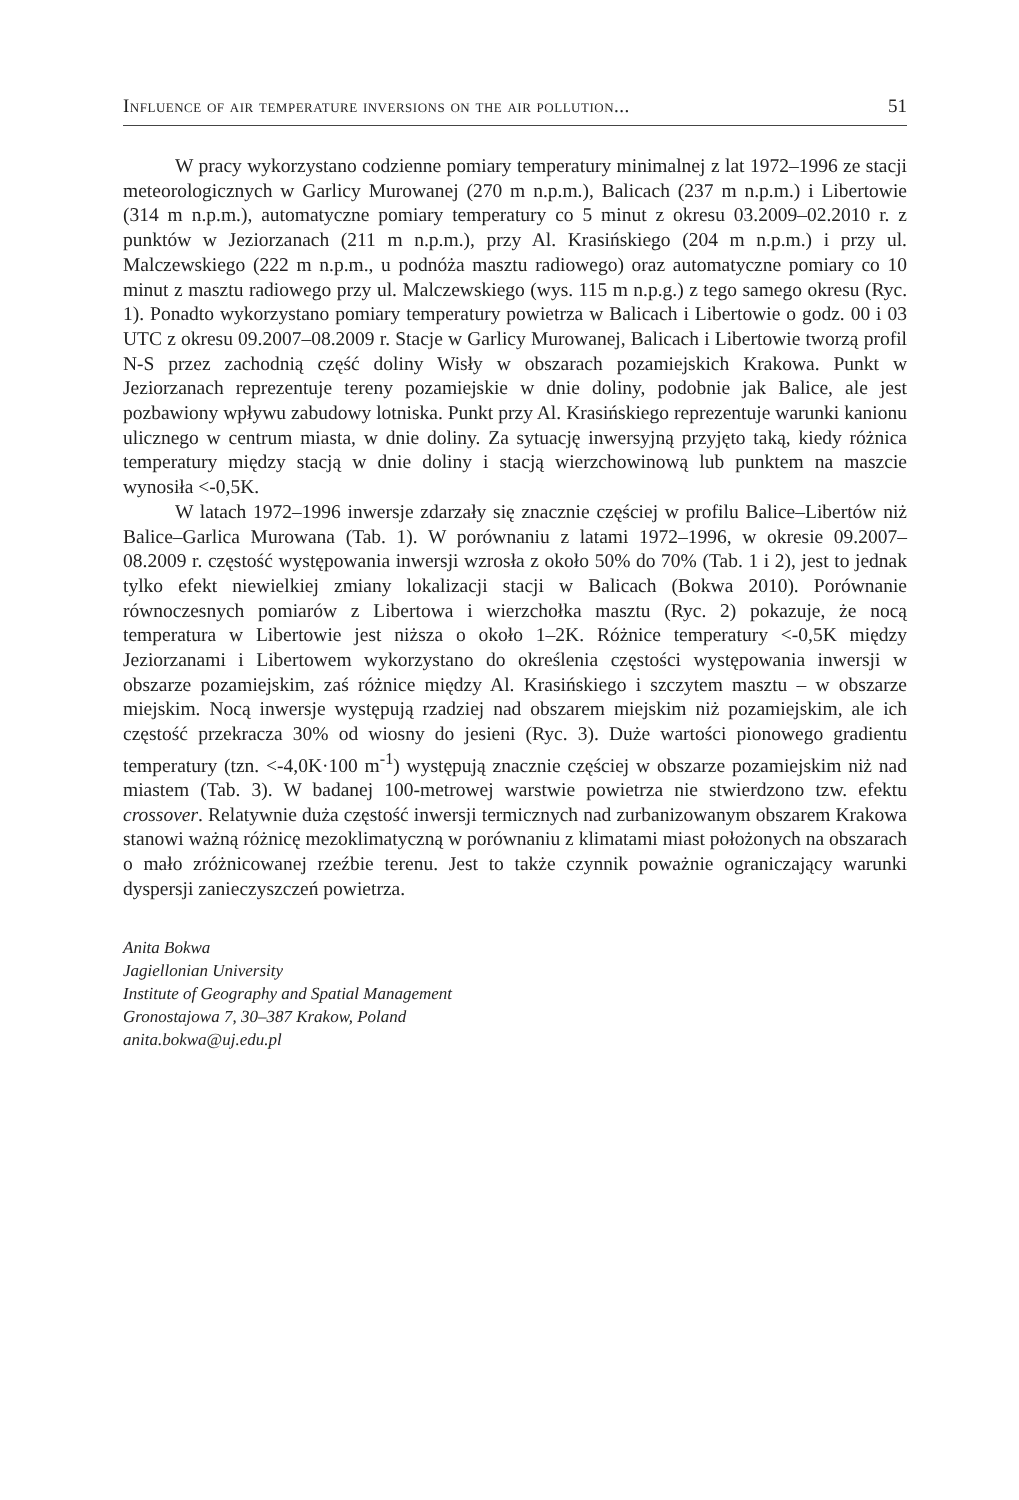Influence of air temperature inversions on the air pollution... 51
W pracy wykorzystano codzienne pomiary temperatury minimalnej z lat 1972–1996 ze stacji meteorologicznych w Garlicy Murowanej (270 m n.p.m.), Balicach (237 m n.p.m.) i Libertowie (314 m n.p.m.), automatyczne pomiary temperatury co 5 minut z okresu 03.2009–02.2010 r. z punktów w Jeziorzanach (211 m n.p.m.), przy Al. Krasińskiego (204 m n.p.m.) i przy ul. Malczewskiego (222 m n.p.m., u podnóża masztu radiowego) oraz automatyczne pomiary co 10 minut z masztu radiowego przy ul. Malczewskiego (wys. 115 m n.p.g.) z tego samego okresu (Ryc. 1). Ponadto wykorzystano pomiary temperatury powietrza w Balicach i Libertowie o godz. 00 i 03 UTC z okresu 09.2007–08.2009 r. Stacje w Garlicy Murowanej, Balicach i Libertowie tworzą profil N-S przez zachodnią część doliny Wisły w obszarach pozamiejskich Krakowa. Punkt w Jeziorzanach reprezentuje tereny pozamiejskie w dnie doliny, podobnie jak Balice, ale jest pozbawiony wpływu zabudowy lotniska. Punkt przy Al. Krasińskiego reprezentuje warunki kanionu ulicznego w centrum miasta, w dnie doliny. Za sytuację inwersyjną przyjęto taką, kiedy różnica temperatury między stacją w dnie doliny i stacją wierzchowinową lub punktem na maszcie wynosiła <-0,5K.
W latach 1972–1996 inwersje zdarzały się znacznie częściej w profilu Balice–Libertów niż Balice–Garlica Murowana (Tab. 1). W porównaniu z latami 1972–1996, w okresie 09.2007–08.2009 r. częstość występowania inwersji wzrosła z około 50% do 70% (Tab. 1 i 2), jest to jednak tylko efekt niewielkiej zmiany lokalizacji stacji w Balicach (Bokwa 2010). Porównanie równoczesnych pomiarów z Libertowa i wierzchołka masztu (Ryc. 2) pokazuje, że nocą temperatura w Libertowie jest niższa o około 1–2K. Różnice temperatury <-0,5K między Jeziorzanami i Libertowem wykorzystano do określenia częstości występowania inwersji w obszarze pozamiejskim, zaś różnice między Al. Krasińskiego i szczytem masztu – w obszarze miejskim. Nocą inwersje występują rzadziej nad obszarem miejskim niż pozamiejskim, ale ich częstość przekracza 30% od wiosny do jesieni (Ryc. 3). Duże wartości pionowego gradientu temperatury (tzn. <-4,0K·100 m<sup>-1</sup>) występują znacznie częściej w obszarze pozamiejskim niż nad miastem (Tab. 3). W badanej 100-metrowej warstwie powietrza nie stwierdzono tzw. efektu crossover. Relatywnie duża częstość inwersji termicznych nad zurbanizowanym obszarem Krakowa stanowi ważną różnicę mezoklimatyczną w porównaniu z klimatami miast położonych na obszarach o mało zróżnicowanej rzeźbie terenu. Jest to także czynnik poważnie ograniczający warunki dyspersji zanieczyszczeń powietrza.
Anita Bokwa
Jagiellonian University
Institute of Geography and Spatial Management
Gronostajowa 7, 30–387 Krakow, Poland
anita.bokwa@uj.edu.pl